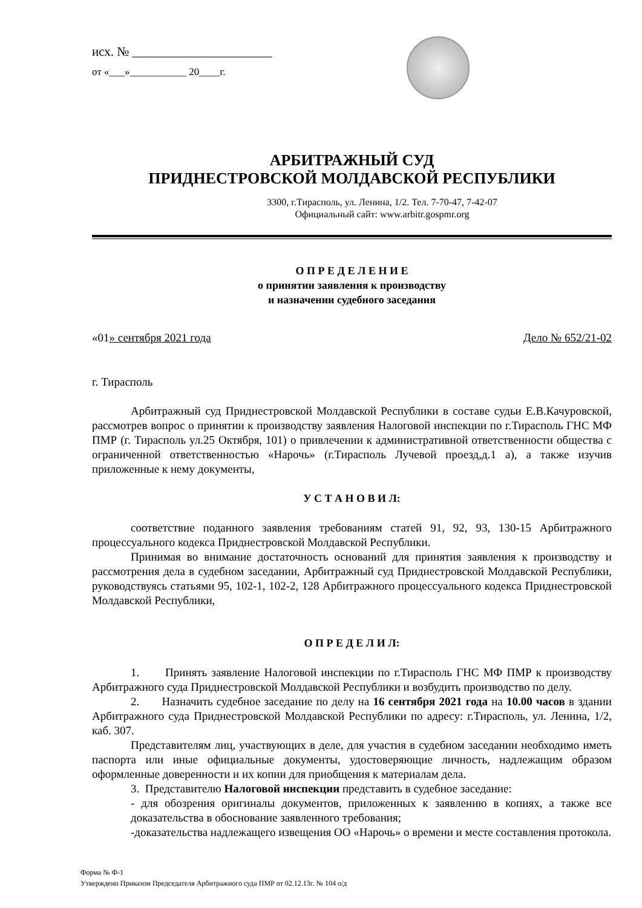исх. № ______________________
от «___»___________ 20____г.
АРБИТРАЖНЫЙ СУД
ПРИДНЕСТРОВСКОЙ МОЛДАВСКОЙ РЕСПУБЛИКИ
3300, г.Тирасполь, ул. Ленина, 1/2. Тел. 7-70-47, 7-42-07
Официальный сайт: www.arbitr.gospmr.org
О П Р Е Д Е Л Е Н И Е
о принятии заявления к производству
и назначении судебного заседания
«01» сентября 2021 года Дело № 652/21-02
г. Тирасполь
Арбитражный суд Приднестровской Молдавской Республики в составе судьи Е.В.Качуровской, рассмотрев вопрос о принятии к производству заявления Налоговой инспекции по г.Тирасполь ГНС МФ ПМР (г. Тирасполь ул.25 Октября, 101) о привлечении к административной ответственности общества с ограниченной ответственностью «Нарочь» (г.Тирасполь Лучевой проезд,д.1 а), а также изучив приложенные к нему документы,
У С Т А Н О В И Л:
соответствие поданного заявления требованиям статей 91, 92, 93, 130-15 Арбитражного процессуального кодекса Приднестровской Молдавской Республики.
Принимая во внимание достаточность оснований для принятия заявления к производству и рассмотрения дела в судебном заседании, Арбитражный суд Приднестровской Молдавской Республики, руководствуясь статьями 95, 102-1, 102-2, 128 Арбитражного процессуального кодекса Приднестровской Молдавской Республики,
О П Р Е Д Е Л И Л:
1. Принять заявление Налоговой инспекции по г.Тирасполь ГНС МФ ПМР к производству Арбитражного суда Приднестровской Молдавской Республики и возбудить производство по делу.
2. Назначить судебное заседание по делу на 16 сентября 2021 года на 10.00 часов в здании Арбитражного суда Приднестровской Молдавской Республики по адресу: г.Тирасполь, ул. Ленина, 1/2, каб. 307.
Представителям лиц, участвующих в деле, для участия в судебном заседании необходимо иметь паспорта или иные официальные документы, удостоверяющие личность, надлежащим образом оформленные доверенности и их копии для приобщения к материалам дела.
3. Представителю Налоговой инспекции представить в судебное заседание:
- для обозрения оригиналы документов, приложенных к заявлению в копиях, а также все доказательства в обоснование заявленного требования;
-доказательства надлежащего извещения ОО «Нарочь» о времени и месте составления протокола.
Форма № Ф-1
Утверждено Приказом Председателя Арбитражного суда ПМР от 02.12.13г. № 104 о/д